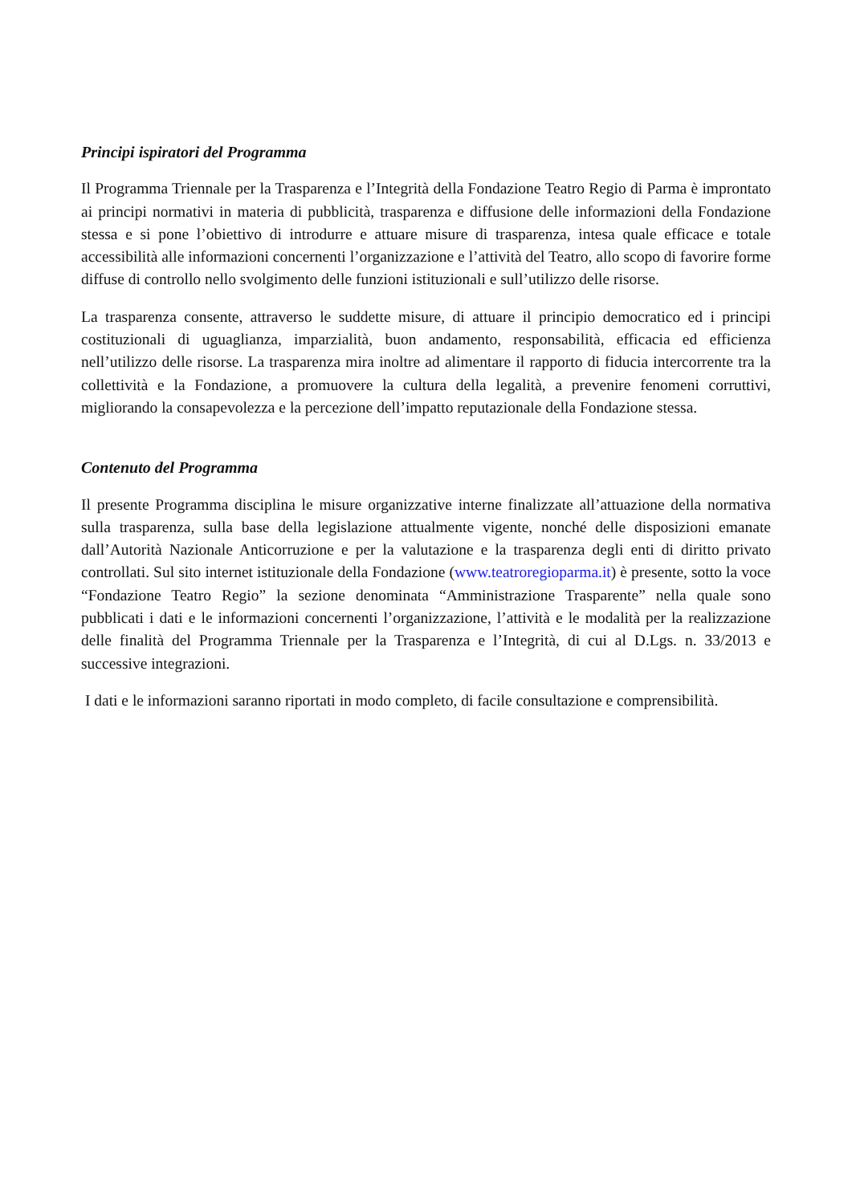Principi ispiratori del Programma
Il Programma Triennale per la Trasparenza e l’Integrità della Fondazione Teatro Regio di Parma è improntato ai principi normativi in materia di pubblicità, trasparenza e diffusione delle informazioni della Fondazione stessa e si pone l’obiettivo di introdurre e attuare misure di trasparenza, intesa quale efficace e totale accessibilità alle informazioni concernenti l’organizzazione e l’attività del Teatro, allo scopo di favorire forme diffuse di controllo nello svolgimento delle funzioni istituzionali e sull’utilizzo delle risorse.
La trasparenza consente, attraverso le suddette misure, di attuare il principio democratico ed i principi costituzionali di uguaglianza, imparzialità, buon andamento, responsabilità, efficacia ed efficienza nell’utilizzo delle risorse. La trasparenza mira inoltre ad alimentare il rapporto di fiducia intercorrente tra la collettività e la Fondazione, a promuovere la cultura della legalità, a prevenire fenomeni corruttivi, migliorando la consapevolezza e la percezione dell’impatto reputazionale della Fondazione stessa.
Contenuto del Programma
Il presente Programma disciplina le misure organizzative interne finalizzate all’attuazione della normativa sulla trasparenza, sulla base della legislazione attualmente vigente, nonché delle disposizioni emanate dall’Autorità Nazionale Anticorruzione e per la valutazione e la trasparenza degli enti di diritto privato controllati. Sul sito internet istituzionale della Fondazione (www.teatroregioparma.it) è presente, sotto la voce “Fondazione Teatro Regio” la sezione denominata “Amministrazione Trasparente” nella quale sono pubblicati i dati e le informazioni concernenti l’organizzazione, l’attività e le modalità per la realizzazione delle finalità del Programma Triennale per la Trasparenza e l’Integrità, di cui al D.Lgs. n. 33/2013 e successive integrazioni.
I dati e le informazioni saranno riportati in modo completo, di facile consultazione e comprensibilità.